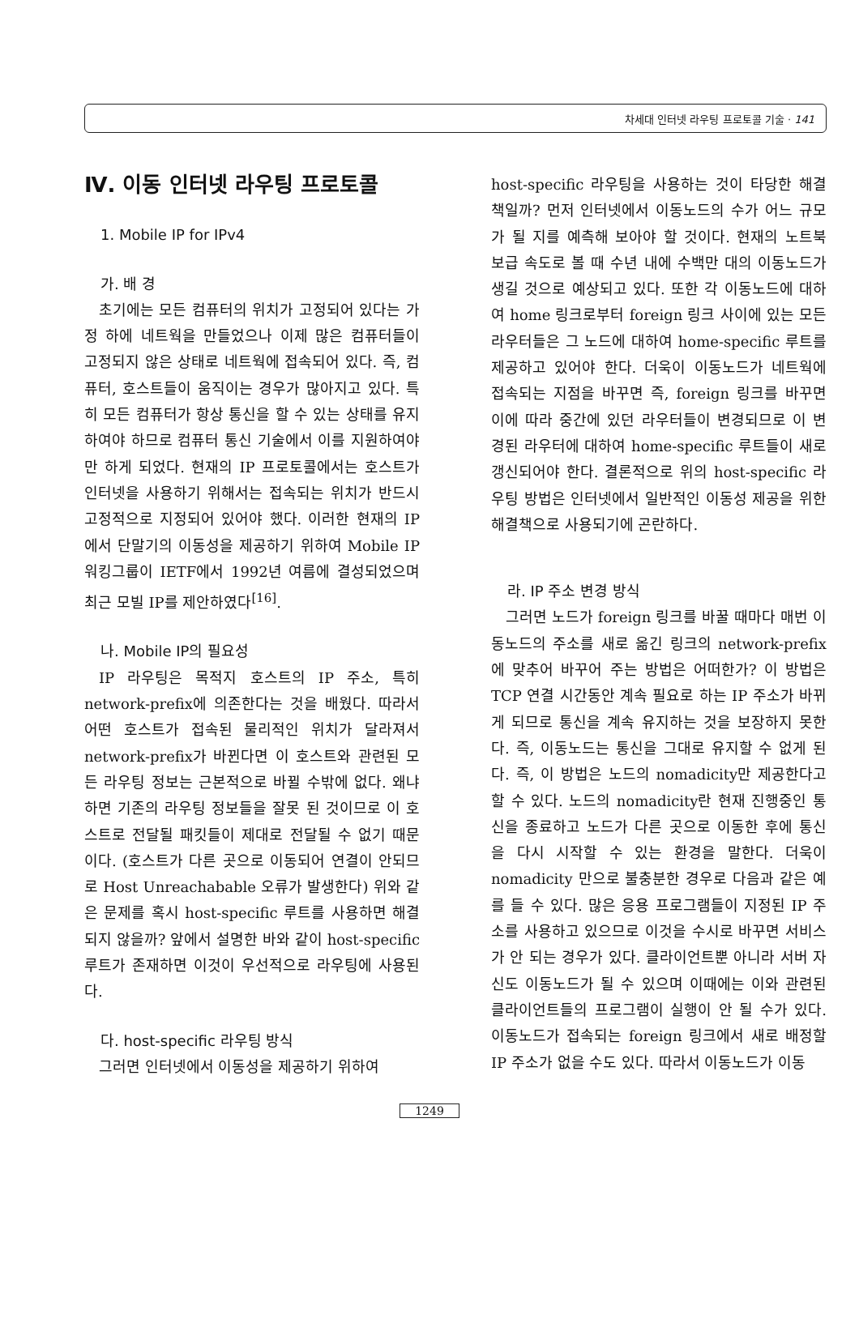차세대 인터넷 라우팅 프로토콜 기술 · 141
Ⅳ. 이동 인터넷 라우팅 프로토콜
1. Mobile IP for IPv4
가. 배 경
초기에는 모든 컴퓨터의 위치가 고정되어 있다는 가정 하에 네트웍을 만들었으나 이제 많은 컴퓨터들이 고정되지 않은 상태로 네트웍에 접속되어 있다. 즉, 컴퓨터, 호스트들이 움직이는 경우가 많아지고 있다. 특히 모든 컴퓨터가 항상 통신을 할 수 있는 상태를 유지하여야 하므로 컴퓨터 통신 기술에서 이를 지원하여야만 하게 되었다. 현재의 IP 프로토콜에서는 호스트가 인터넷을 사용하기 위해서는 접속되는 위치가 반드시 고정적으로 지정되어 있어야 했다. 이러한 현재의 IP에서 단말기의 이동성을 제공하기 위하여 Mobile IP 워킹그룹이 IETF에서 1992년 여름에 결성되었으며 최근 모빌 IP를 제안하였다<sup>[16]</sup>.
나. Mobile IP의 필요성
IP 라우팅은 목적지 호스트의 IP 주소, 특히 network-prefix에 의존한다는 것을 배웠다. 따라서 어떤 호스트가 접속된 물리적인 위치가 달라져서 network-prefix가 바뀐다면 이 호스트와 관련된 모든 라우팅 정보는 근본적으로 바뀔 수밖에 없다. 왜냐하면 기존의 라우팅 정보들을 잘못 된 것이므로 이 호스트로 전달될 패킷들이 제대로 전달될 수 없기 때문이다. (호스트가 다른 곳으로 이동되어 연결이 안되므로 Host Unreachabable 오류가 발생한다) 위와 같은 문제를 혹시 host-specific 루트를 사용하면 해결되지 않을까? 앞에서 설명한 바와 같이 host-specific 루트가 존재하면 이것이 우선적으로 라우팅에 사용된다.
다. host-specific 라우팅 방식
그러면 인터넷에서 이동성을 제공하기 위하여
host-specific 라우팅을 사용하는 것이 타당한 해결책일까? 먼저 인터넷에서 이동노드의 수가 어느 규모가 될 지를 예측해 보아야 할 것이다. 현재의 노트북 보급 속도로 볼 때 수년 내에 수백만 대의 이동노드가 생길 것으로 예상되고 있다. 또한 각 이동노드에 대하여 home 링크로부터 foreign 링크 사이에 있는 모든 라우터들은 그 노드에 대하여 home-specific 루트를 제공하고 있어야 한다. 더욱이 이동노드가 네트웍에 접속되는 지점을 바꾸면 즉, foreign 링크를 바꾸면 이에 따라 중간에 있던 라우터들이 변경되므로 이 변경된 라우터에 대하여 home-specific 루트들이 새로 갱신되어야 한다. 결론적으로 위의 host-specific 라우팅 방법은 인터넷에서 일반적인 이동성 제공을 위한 해결책으로 사용되기에 곤란하다.
라. IP 주소 변경 방식
그러면 노드가 foreign 링크를 바꿀 때마다 매번 이동노드의 주소를 새로 옮긴 링크의 network-prefix에 맞추어 바꾸어 주는 방법은 어떠한가? 이 방법은 TCP 연결 시간동안 계속 필요로 하는 IP 주소가 바뀌게 되므로 통신을 계속 유지하는 것을 보장하지 못한다. 즉, 이동노드는 통신을 그대로 유지할 수 없게 된다. 즉, 이 방법은 노드의 nomadicity만 제공한다고 할 수 있다. 노드의 nomadicity란 현재 진행중인 통신을 종료하고 노드가 다른 곳으로 이동한 후에 통신을 다시 시작할 수 있는 환경을 말한다. 더욱이 nomadicity 만으로 불충분한 경우로 다음과 같은 예를 들 수 있다. 많은 응용 프로그램들이 지정된 IP 주소를 사용하고 있으므로 이것을 수시로 바꾸면 서비스가 안 되는 경우가 있다. 클라이언트뿐 아니라 서버 자신도 이동노드가 될 수 있으며 이때에는 이와 관련된 클라이언트들의 프로그램이 실행이 안 될 수가 있다. 이동노드가 접속되는 foreign 링크에서 새로 배정할 IP 주소가 없을 수도 있다. 따라서 이동노드가 이동
1249